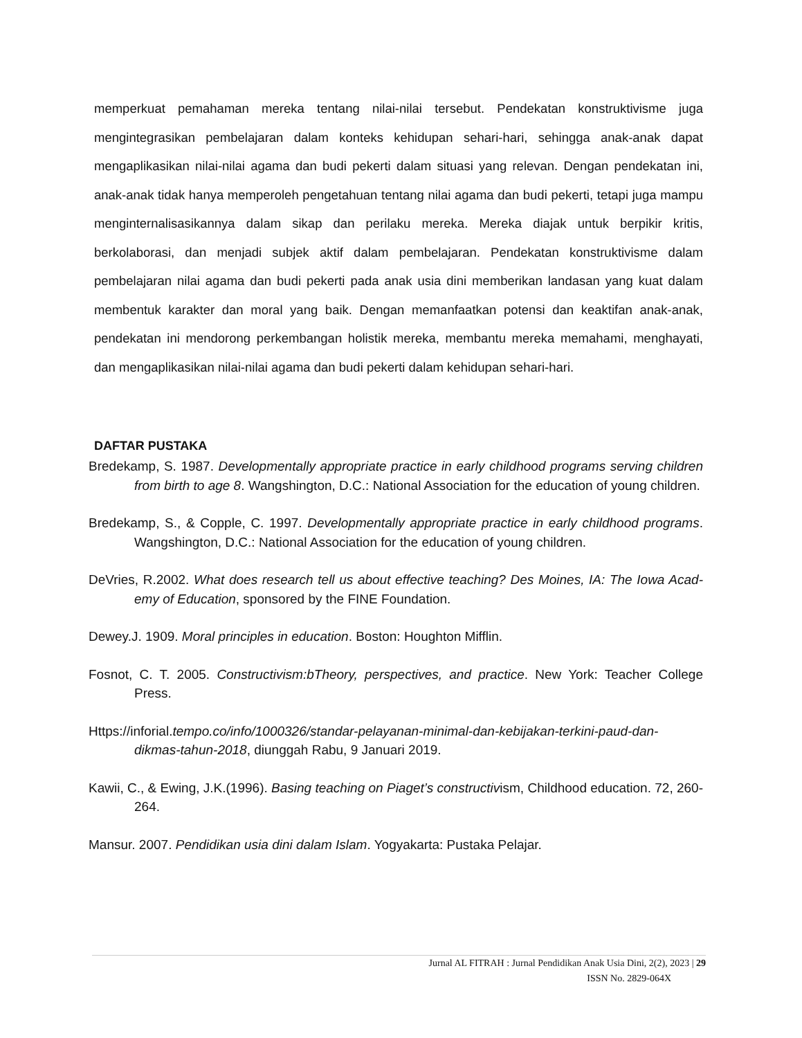memperkuat pemahaman mereka tentang nilai-nilai tersebut. Pendekatan konstruktivisme juga mengintegrasikan pembelajaran dalam konteks kehidupan sehari-hari, sehingga anak-anak dapat mengaplikasikan nilai-nilai agama dan budi pekerti dalam situasi yang relevan. Dengan pendekatan ini, anak-anak tidak hanya memperoleh pengetahuan tentang nilai agama dan budi pekerti, tetapi juga mampu menginternalisasikannya dalam sikap dan perilaku mereka. Mereka diajak untuk berpikir kritis, berkolaborasi, dan menjadi subjek aktif dalam pembelajaran. Pendekatan konstruktivisme dalam pembelajaran nilai agama dan budi pekerti pada anak usia dini memberikan landasan yang kuat dalam membentuk karakter dan moral yang baik. Dengan memanfaatkan potensi dan keaktifan anak-anak, pendekatan ini mendorong perkembangan holistik mereka, membantu mereka memahami, menghayati, dan mengaplikasikan nilai-nilai agama dan budi pekerti dalam kehidupan sehari-hari.
DAFTAR PUSTAKA
Bredekamp, S. 1987. Developmentally appropriate practice in early childhood programs serving children from birth to age 8. Wangshington, D.C.: National Association for the education of young children.
Bredekamp, S., & Copple, C. 1997. Developmentally appropriate practice in early childhood programs. Wangshington, D.C.: National Association for the education of young children.
DeVries, R.2002. What does research tell us about effective teaching? Des Moines, IA: The Iowa Acad-emy of Education, sponsored by the FINE Foundation.
Dewey.J. 1909. Moral principles in education. Boston: Houghton Mifflin.
Fosnot, C. T. 2005. Constructivism:bTheory, perspectives, and practice. New York: Teacher College Press.
Https://inforial.tempo.co/info/1000326/standar-pelayanan-minimal-dan-kebijakan-terkini-paud-dan-dikmas-tahun-2018, diunggah Rabu, 9 Januari 2019.
Kawii, C., & Ewing, J.K.(1996). Basing teaching on Piaget’s constructivism, Childhood education. 72, 260-264.
Mansur. 2007. Pendidikan usia dini dalam Islam. Yogyakarta: Pustaka Pelajar.
Jurnal AL FITRAH : Jurnal Pendidikan Anak Usia Dini, 2(2), 2023 | 29
ISSN No. 2829-064X